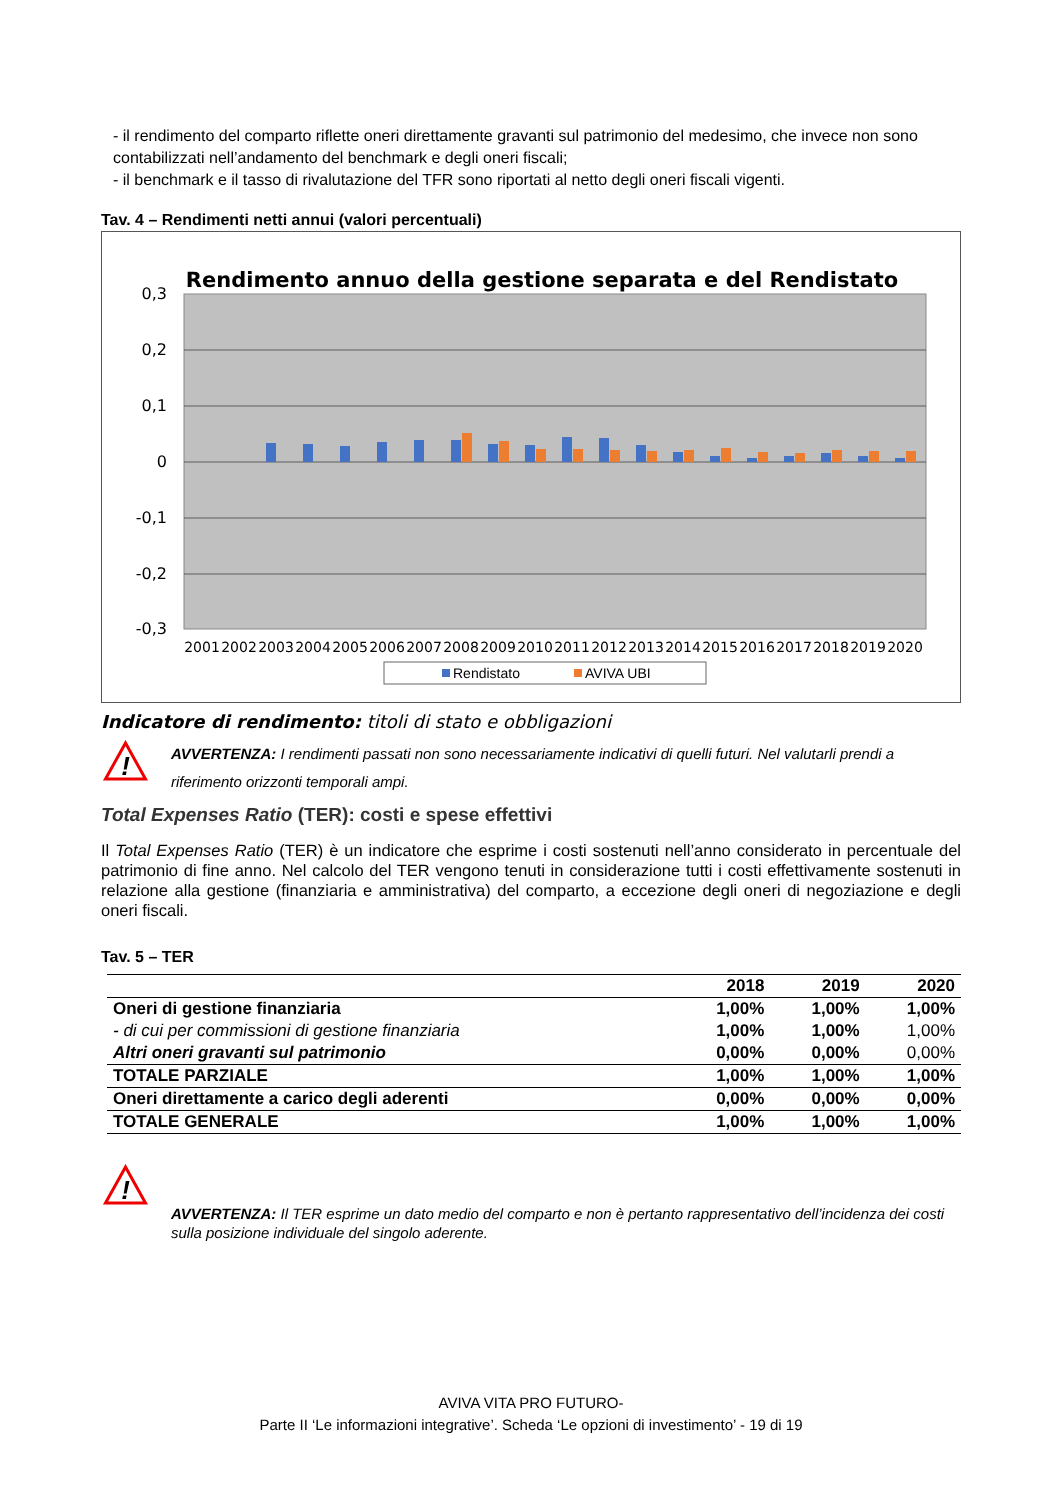- il rendimento del comparto riflette oneri direttamente gravanti sul patrimonio del medesimo, che invece non sono contabilizzati nell’andamento del benchmark e degli oneri fiscali;
- il benchmark e il tasso di rivalutazione del TFR sono riportati al netto degli oneri fiscali vigenti.
Tav. 4 – Rendimenti netti annui (valori percentuali)
Rendimento annuo della gestione separata e del Rendistato
0,3
0,2
0,1
0
-0,1
-0,2
-0,3
2001
2002
2003
2004
2005
2006
2007
2008
2009
2010
2011
2012
2013
2014
2015
2016
2017
2018
2019
2020
Rendistato
AVIVA UBI
Indicatore di rendimento: titoli di stato e obbligazioni
!
AVVERTENZA: I rendimenti passati non sono necessariamente indicativi di quelli futuri. Nel valutarli prendi a riferimento orizzonti temporali ampi.
Total Expenses Ratio (TER): costi e spese effettivi
Il Total Expenses Ratio (TER) è un indicatore che esprime i costi sostenuti nell’anno considerato in percentuale del patrimonio di fine anno. Nel calcolo del TER vengono tenuti in considerazione tutti i costi effettivamente sostenuti in relazione alla gestione (finanziaria e amministrativa) del comparto, a eccezione degli oneri di negoziazione e degli oneri fiscali.
Tav. 5 – TER
| | 2018 | 2019 | 2020 |
| --- | --- | --- | --- |
| Oneri di gestione finanziaria | 1,00% | 1,00% | 1,00% |
| - di cui per commissioni di gestione finanziaria | 1,00% | 1,00% | 1,00% |
| Altri oneri gravanti sul patrimonio | 0,00% | 0,00% | 0,00% |
| TOTALE PARZIALE | 1,00% | 1,00% | 1,00% |
| Oneri direttamente a carico degli aderenti | 0,00% | 0,00% | 0,00% |
| TOTALE GENERALE | 1,00% | 1,00% | 1,00% |
!
AVVERTENZA: Il TER esprime un dato medio del comparto e non è pertanto rappresentativo dell’incidenza dei costi sulla posizione individuale del singolo aderente.
AVIVA VITA PRO FUTURO-
Parte II ‘Le informazioni integrative’. Scheda ‘Le opzioni di investimento’ - 19 di 19